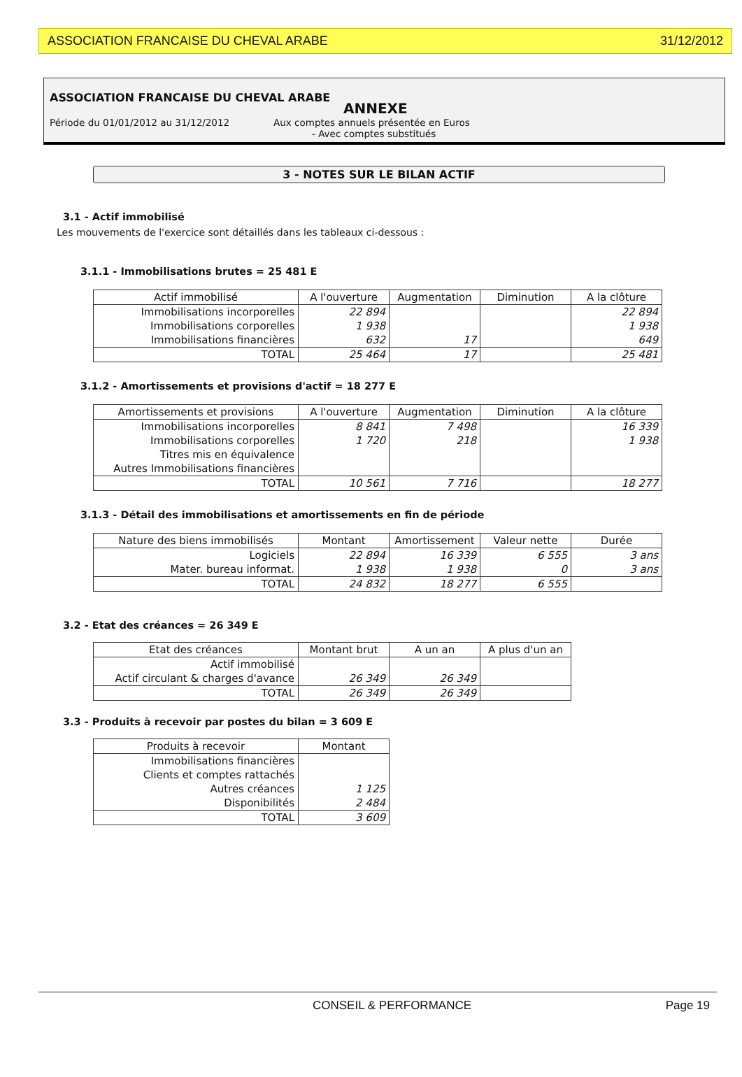ASSOCIATION FRANCAISE DU CHEVAL ARABE 31/12/2012
ASSOCIATION FRANCAISE DU CHEVAL ARABE
ANNEXE
Période du 01/01/2012 au 31/12/2012 Aux comptes annuels présentée en Euros
- Avec comptes substitués
3 - NOTES SUR LE BILAN ACTIF
3.1 - Actif immobilisé
Les mouvements de l'exercice sont détaillés dans les tableaux ci-dessous :
3.1.1 - Immobilisations brutes = 25 481 E
| Actif immobilisé | A l'ouverture | Augmentation | Diminution | A la clôture |
| --- | --- | --- | --- | --- |
| Immobilisations incorporelles | 22 894 | | | 22 894 |
| Immobilisations corporelles | 1 938 | | | 1 938 |
| Immobilisations financières | 632 | 17 | | 649 |
| TOTAL | 25 464 | 17 | | 25 481 |
3.1.2 - Amortissements et provisions d'actif = 18 277 E
| Amortissements et provisions | A l'ouverture | Augmentation | Diminution | A la clôture |
| --- | --- | --- | --- | --- |
| Immobilisations incorporelles | 8 841 | 7 498 | | 16 339 |
| Immobilisations corporelles | 1 720 | 218 | | 1 938 |
| Titres mis en équivalence | | | | |
| Autres Immobilisations financières | | | | |
| TOTAL | 10 561 | 7 716 | | 18 277 |
3.1.3 - Détail des immobilisations et amortissements en fin de période
| Nature des biens immobilisés | Montant | Amortissement | Valeur nette | Durée |
| --- | --- | --- | --- | --- |
| Logiciels | 22 894 | 16 339 | 6 555 | 3 ans |
| Mater. bureau informat. | 1 938 | 1 938 | 0 | 3 ans |
| TOTAL | 24 832 | 18 277 | 6 555 | |
3.2 - Etat des créances = 26 349 E
| Etat des créances | Montant brut | A un an | A plus d'un an |
| --- | --- | --- | --- |
| Actif immobilisé | | | |
| Actif circulant & charges d'avance | 26 349 | 26 349 | |
| TOTAL | 26 349 | 26 349 | |
3.3 - Produits à recevoir par postes du bilan = 3 609 E
| Produits à recevoir | Montant |
| --- | --- |
| Immobilisations financières | |
| Clients et comptes rattachés | |
| Autres créances | 1 125 |
| Disponibilités | 2 484 |
| TOTAL | 3 609 |
CONSEIL & PERFORMANCE Page 19